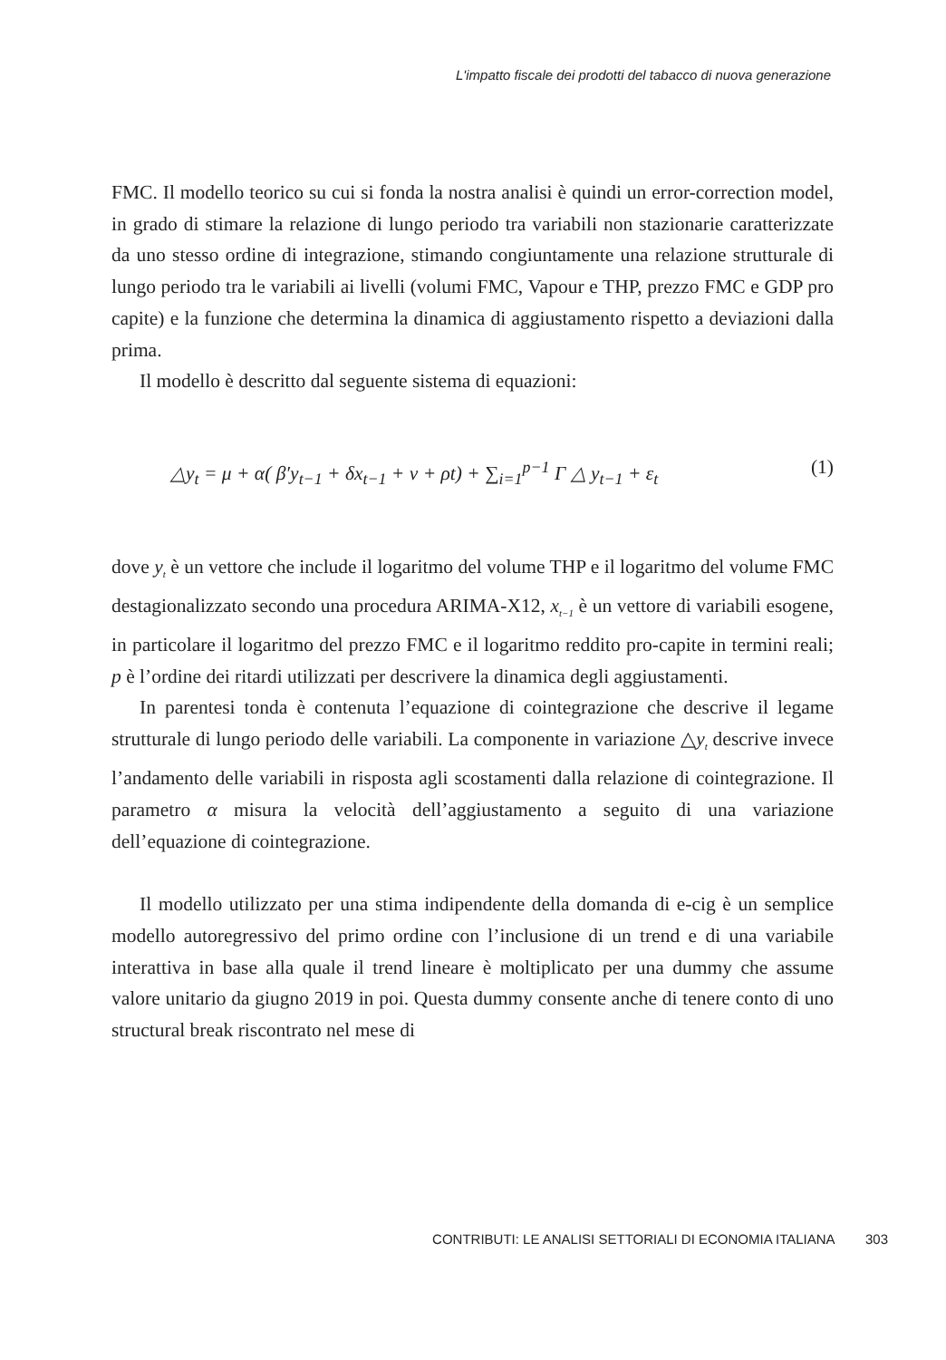L'impatto fiscale dei prodotti del tabacco di nuova generazione
FMC. Il modello teorico su cui si fonda la nostra analisi è quindi un error-correction model, in grado di stimare la relazione di lungo periodo tra variabili non stazionarie caratterizzate da uno stesso ordine di integrazione, stimando congiuntamente una relazione strutturale di lungo periodo tra le variabili ai livelli (volumi FMC, Vapour e THP, prezzo FMC e GDP pro capite) e la funzione che determina la dinamica di aggiustamento rispetto a deviazioni dalla prima.
Il modello è descritto dal seguente sistema di equazioni:
△y<sub>t</sub> = μ + α( β′y<sub>t−1</sub> + δx<sub>t−1</sub> + ν + ρt) + ∑<sub>i=1</sub><sup>p−1</sup> Γ △ y<sub>t−1</sub> + ε<sub>t</sub> (1)
dove y<sub>t</sub> è un vettore che include il logaritmo del volume THP e il logaritmo del volume FMC destagionalizzato secondo una procedura ARIMA-X12, x<sub>t−1</sub> è un vettore di variabili esogene, in particolare il logaritmo del prezzo FMC e il logaritmo reddito pro-capite in termini reali; p è l’ordine dei ritardi utilizzati per descrivere la dinamica degli aggiustamenti.
In parentesi tonda è contenuta l’equazione di cointegrazione che descrive il legame strutturale di lungo periodo delle variabili. La componente in variazione △y<sub>t</sub> descrive invece l’andamento delle variabili in risposta agli scostamenti dalla relazione di cointegrazione. Il parametro α misura la velocità dell’aggiustamento a seguito di una variazione dell’equazione di cointegrazione.
Il modello utilizzato per una stima indipendente della domanda di e-cig è un semplice modello autoregressivo del primo ordine con l’inclusione di un trend e di una variabile interattiva in base alla quale il trend lineare è moltiplicato per una dummy che assume valore unitario da giugno 2019 in poi. Questa dummy consente anche di tenere conto di uno structural break riscontrato nel mese di
CONTRIBUTI: LE ANALISI SETTORIALI DI ECONOMIA ITALIANA 303